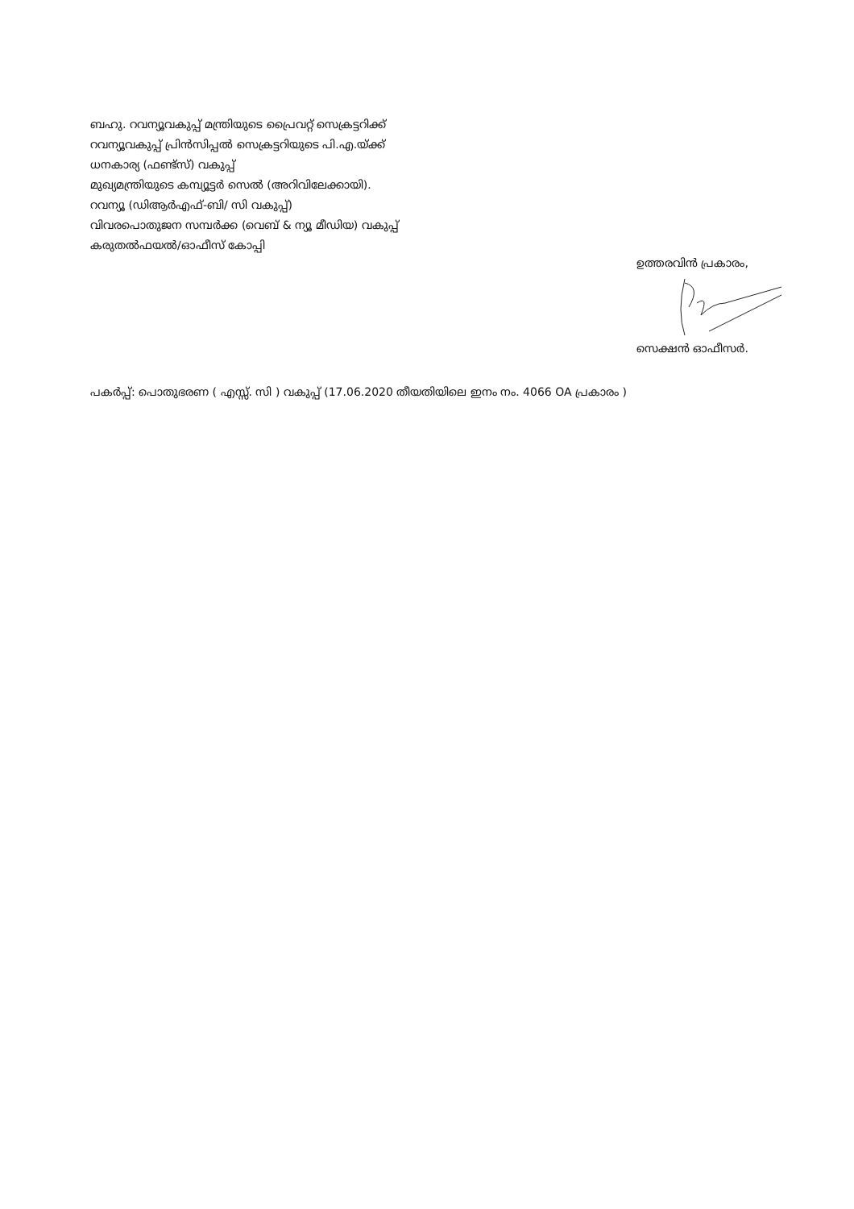ബഹു. റവന്യൂവകുപ്പ് മന്ത്രിയുടെ പ്രൈവറ്റ് സെക്രട്ടറിക്ക്
റവന്യൂവകുപ്പ് പ്രിൻസിപ്പൽ സെക്രട്ടറിയുടെ പി.എ.യ്ക്ക്
ധനകാര്യ (ഫണ്ട്സ്) വകുപ്പ്
മുഖ്യമന്ത്രിയുടെ കമ്പ്യൂട്ടർ സെൽ (അറിവിലേക്കായി).
റവന്യൂ (ഡിആർഎഫ്-ബി/ സി വകുപ്പ്)
വിവരപൊതുജന സമ്പർക്ക (വെബ് & ന്യൂ മീഡിയ) വകുപ്പ്
കരുതൽഫയൽ/ഓഫീസ് കോപ്പി
ഉത്തരവിൻ പ്രകാരം,
സെക്ഷൻ ഓഫീസർ.
പകർപ്പ്: പൊതുഭരണ ( എസ്സ്. സി ) വകുപ്പ് (17.06.2020 തീയതിയിലെ ഇനം നം. 4066 OA പ്രകാരം )